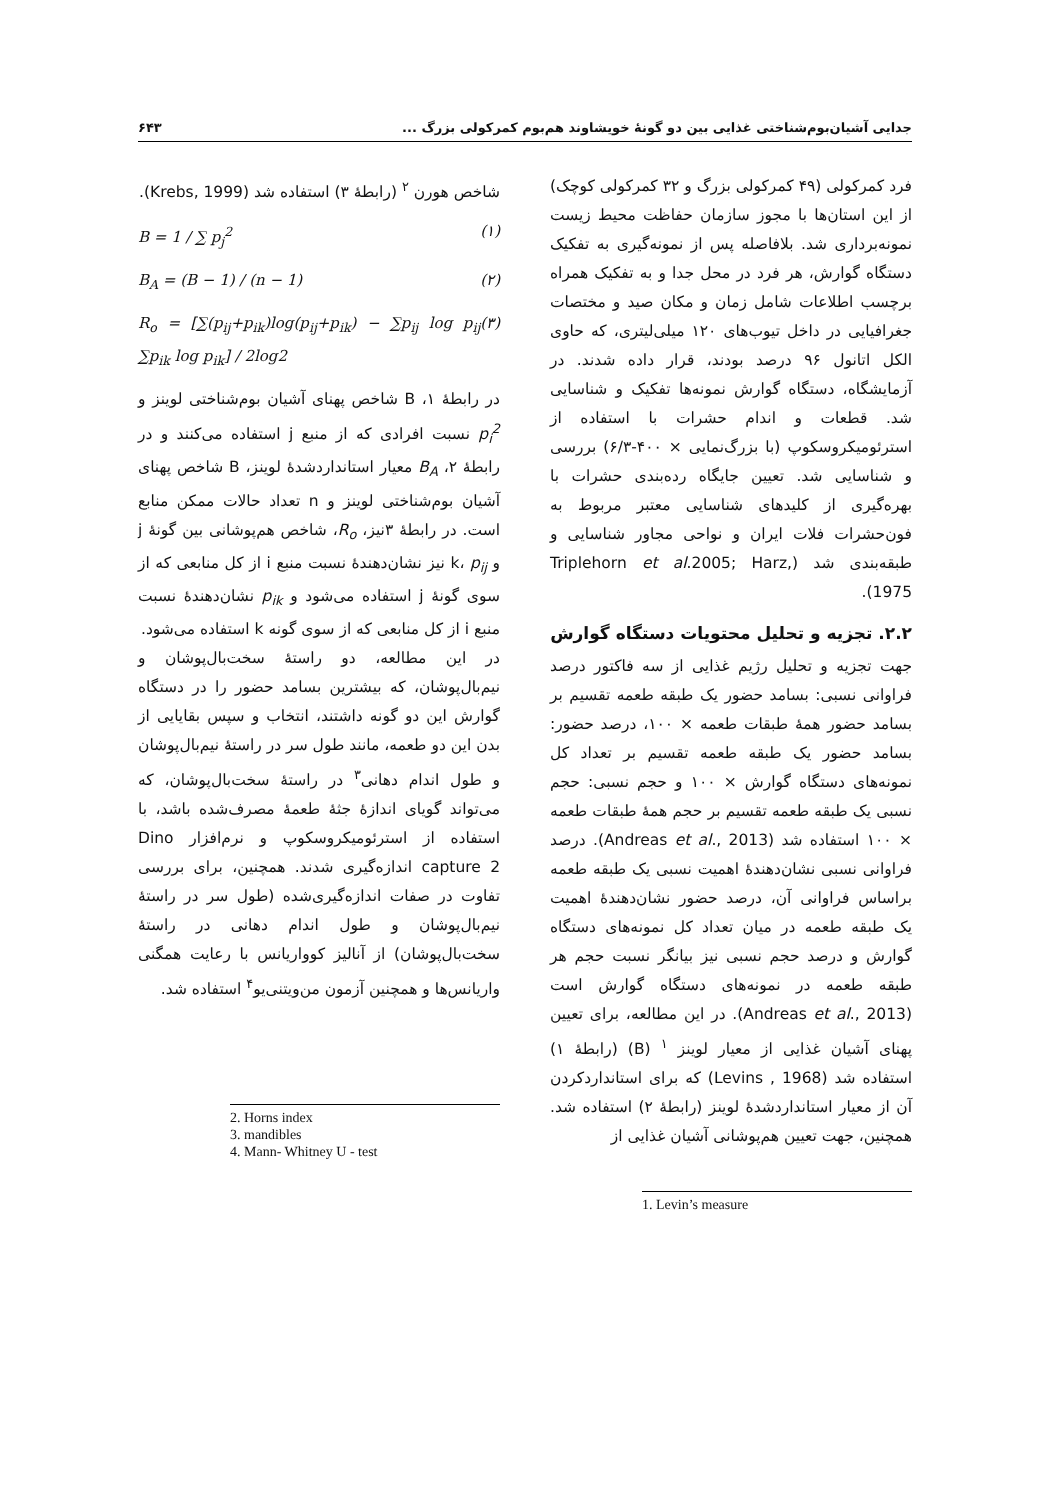جدایی آشیان‌بوم‌شناختی غذایی بین دو گونهٔ خویشاوند هم‌بوم کمرکولی بزرگ ... ۶۴۳
فرد کمرکولی (۴۹ کمرکولی بزرگ و ۳۲ کمرکولی کوچک) از این استان‌ها با مجوز سازمان حفاظت محیط زیست نمونه‌برداری شد. بلافاصله پس از نمونه‌گیری به تفکیک دستگاه گوارش، هر فرد در محل جدا و به تفکیک همراه برچسب اطلاعات شامل زمان و مکان صید و مختصات جغرافیایی در داخل تیوب‌های ۱۲۰ میلی‌لیتری، که حاوی الکل اتانول ۹۶ درصد بودند، قرار داده شدند. در آزمایشگاه، دستگاه گوارش نمونه‌ها تفکیک و شناسایی شد. قطعات و اندام حشرات با استفاده از استرئومیکروسکوپ (با بزرگ‌نمایی × ۴۰۰-۶/۳) بررسی و شناسایی شد. تعیین جایگاه رده‌بندی حشرات با بهره‌گیری از کلیدهای شناسایی معتبر مربوط به فون‌حشرات فلات ایران و نواحی مجاور شناسایی و طبقه‌بندی شد (Triplehorn et al.2005; Harz, 1975).
۲.۲. تجزیه و تحلیل محتویات دستگاه گوارش
جهت تجزیه و تحلیل رژیم غذایی از سه فاکتور درصد فراوانی نسبی: بسامد حضور یک طبقه طعمه تقسیم بر بسامد حضور همهٔ طبقات طعمه × ۱۰۰، درصد حضور: بسامد حضور یک طبقه طعمه تقسیم بر تعداد کل نمونه‌های دستگاه گوارش × ۱۰۰ و حجم نسبی: حجم نسبی یک طبقه طعمه تقسیم بر حجم همهٔ طبقات طعمه × ۱۰۰ استفاده شد (Andreas et al., 2013). درصد فراوانی نسبی نشان‌دهندهٔ اهمیت نسبی یک طبقه طعمه براساس فراوانی آن، درصد حضور نشان‌دهندهٔ اهمیت یک طبقه طعمه در میان تعداد کل نمونه‌های دستگاه گوارش و درصد حجم نسبی نیز بیانگر نسبت حجم هر طبقه طعمه در نمونه‌های دستگاه گوارش است (Andreas et al., 2013). در این مطالعه، برای تعیین پهنای آشیان غذایی از معیار لوینز <sup>۱</sup> (B) (رابطهٔ ۱) استفاده شد (Levins , 1968) که برای استانداردکردن آن از معیار استانداردشدهٔ لوینز (رابطهٔ ۲) استفاده شد. همچنین، جهت تعیین هم‌پوشانی آشیان غذایی از
1. Levin’s measure
شاخص هورن <sup>۲</sup> (رابطهٔ ۳) استفاده شد (Krebs, 1999).
B = 1 / ∑ p<sub>j</sub><sup>2</sup> (۱)
B<sub>A</sub> = (B − 1) / (n − 1) (۲)
R<sub>o</sub> = [∑(p<sub>ij</sub>+p<sub>ik</sub>)log(p<sub>ij</sub>+p<sub>ik</sub>) − ∑p<sub>ij</sub> log p<sub>ij</sub> ∑p<sub>ik</sub> log p<sub>ik</sub>] / 2log2 (۳)
در رابطهٔ ۱، B شاخص پهنای آشیان بوم‌شناختی لوینز و p<sub>i</sub><sup>2</sup> نسبت افرادی که از منبع j استفاده می‌کنند و در رابطهٔ ۲، B<sub>A</sub> معیار استانداردشدهٔ لوینز، B شاخص پهنای آشیان بوم‌شناختی لوینز و n تعداد حالات ممکن منابع است. در رابطهٔ ۳نیز، R<sub>o</sub>، شاخص هم‌پوشانی بین گونهٔ j و k، p<sub>ij</sub> نیز نشان‌دهندهٔ نسبت منبع i از کل منابعی که از سوی گونهٔ j استفاده می‌شود و p<sub>ik</sub> نشان‌دهندهٔ نسبت منبع i از کل منابعی که از سوی گونه k استفاده می‌شود.
در این مطالعه، دو راستهٔ سخت‌بال‌پوشان و نیم‌بال‌پوشان، که بیشترین بسامد حضور را در دستگاه گوارش این دو گونه داشتند، انتخاب و سپس بقایایی از بدن این دو طعمه، مانند طول سر در راستهٔ نیم‌بال‌پوشان و طول اندام دهانی<sup>۳</sup> در راستهٔ سخت‌بال‌پوشان، که می‌تواند گویای اندازهٔ جثهٔ طعمهٔ مصرف‌شده باشد، با استفاده از استرئومیکروسکوپ و نرم‌افزار Dino capture 2 اندازه‌گیری شدند. همچنین، برای بررسی تفاوت در صفات اندازه‌گیری‌شده (طول سر در راستهٔ نیم‌بال‌پوشان و طول اندام دهانی در راستهٔ سخت‌بال‌پوشان) از آنالیز کوواریانس با رعایت همگنی واریانس‌ها و همچنین آزمون من‌ویتنی‌یو<sup>۴</sup> استفاده شد.
2. Horns index
3. mandibles
4. Mann- Whitney U - test